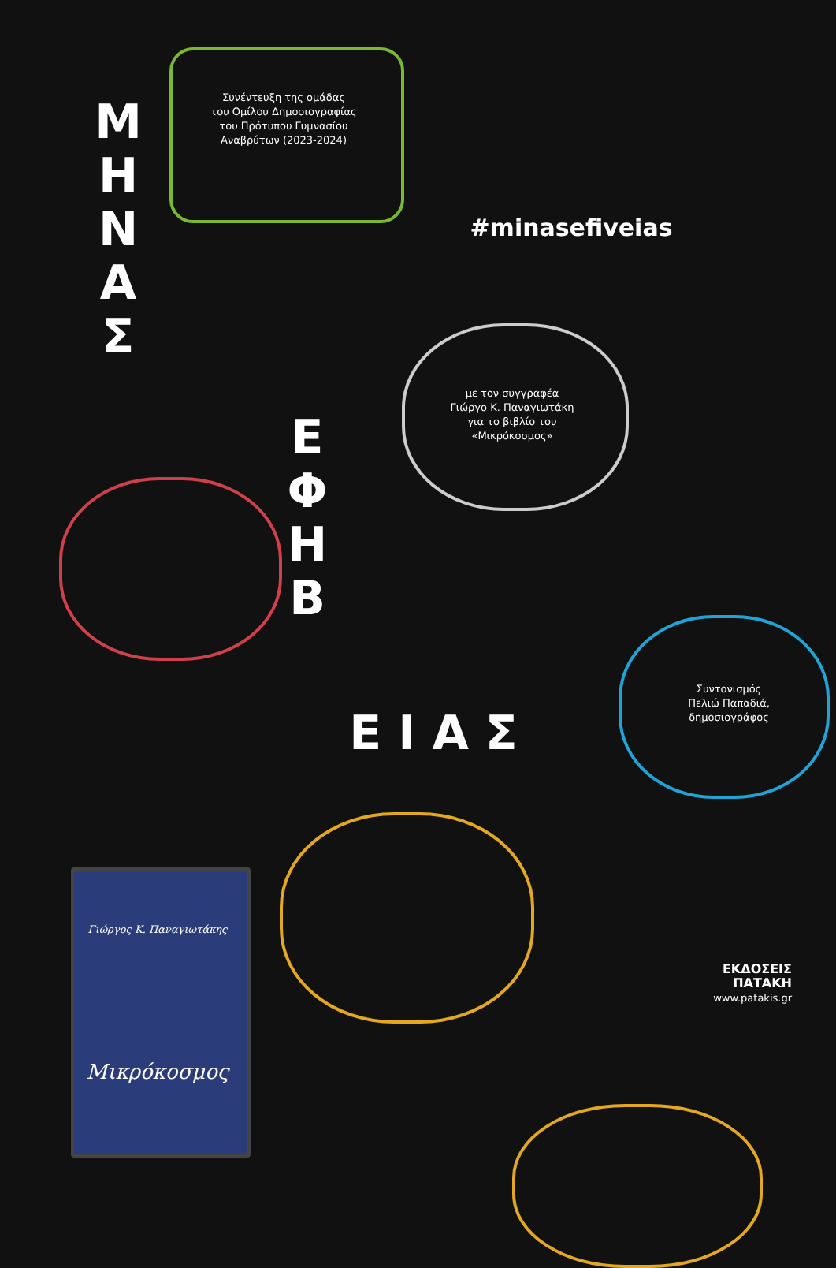Συνέντευξη της ομάδας
του Ομίλου Δημοσιογραφίας
του Πρότυπου Γυμνασίου
Αναβρύτων (2023-2024)
Μ
Η
Ν
Α
Σ
#minasefiveias
με τον συγγραφέα
Γιώργο Κ. Παναγιωτάκη
για το βιβλίο του
«Μικρόκοσμος»
Ε
Φ
Η
Β
Ε Ι Α Σ
Συντονισμός
Πελιώ Παπαδιά,
δημοσιογράφος
Γιώργος Κ. Παναγιωτάκης
Μικρόκοσμος
ΕΚΔΟΣΕΙΣ
ΠΑΤΑΚΗ
www.patakis.gr